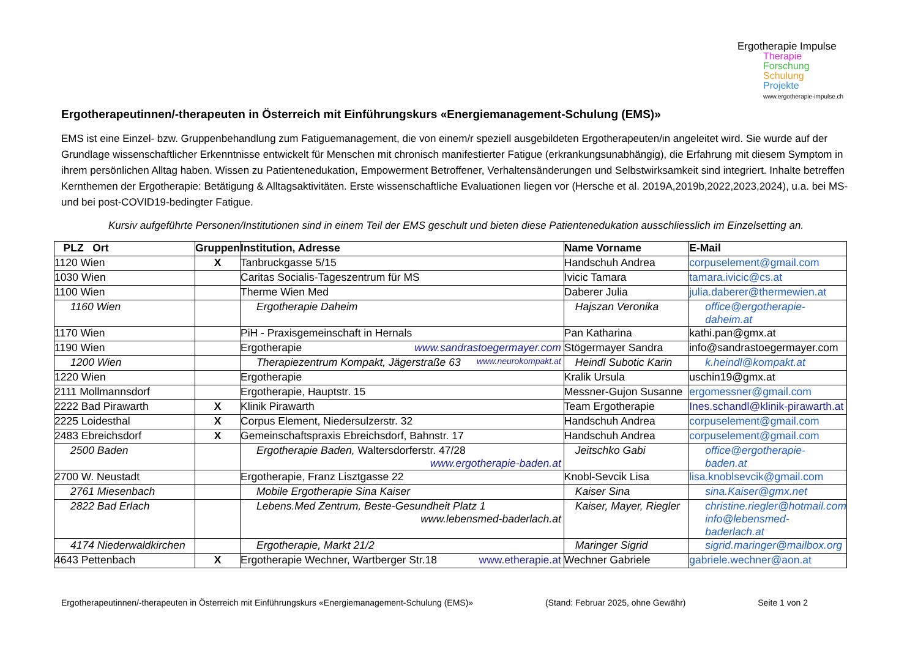Ergotherapie Impulse
Therapie
Forschung
Schulung
Projekte
www.ergotherapie-impulse.ch
Ergotherapeutinnen/-therapeuten in Österreich mit Einführungskurs «Energiemanagement-Schulung (EMS)»
EMS ist eine Einzel- bzw. Gruppenbehandlung zum Fatiguemanagement, die von einem/r speziell ausgebildeten Ergotherapeuten/in angeleitet wird. Sie wurde auf der Grundlage wissenschaftlicher Erkenntnisse entwickelt für Menschen mit chronisch manifestierter Fatigue (erkrankungsunabhängig), die Erfahrung mit diesem Symptom in ihrem persönlichen Alltag haben. Wissen zu Patientenedukation, Empowerment Betroffener, Verhaltensänderungen und Selbstwirksamkeit sind integriert. Inhalte betreffen Kernthemen der Ergotherapie: Betätigung & Alltagsaktivitäten. Erste wissenschaftliche Evaluationen liegen vor (Hersche et al. 2019A,2019b,2022,2023,2024), u.a. bei MS- und bei post-COVID19-bedingter Fatigue.
Kursiv aufgeführte Personen/Institutionen sind in einem Teil der EMS geschult und bieten diese Patientenedukation ausschliesslich im Einzelsetting an.
| PLZ Ort | Gruppen | Institution, Adresse | Name Vorname | E-Mail |
| --- | --- | --- | --- | --- |
| 1120 Wien | X | Tanbruckgasse 5/15 | Handschuh Andrea | corpuselement@gmail.com |
| 1030 Wien | | Caritas Socialis-Tageszentrum für MS | Ivicic Tamara | tamara.ivicic@cs.at |
| 1100 Wien | | Therme Wien Med | Daberer Julia | julia.daberer@thermewien.at |
| 1160 Wien | | Ergotherapie Daheim | Hajszan Veronika | office@ergotherapie-daheim.at |
| 1170 Wien | | PiH - Praxisgemeinschaft in Hernals | Pan Katharina | kathi.pan@gmx.at |
| 1190 Wien | | Ergotherapie www.sandrastoegermayer.com | Stögermayer Sandra | info@sandrastoegermayer.com |
| 1200 Wien | | Therapiezentrum Kompakt, Jägerstraße 63 www.neurokompakt.at | Heindl Subotic Karin | k.heindl@kompakt.at |
| 1220 Wien | | Ergotherapie | Kralik Ursula | uschin19@gmx.at |
| 2111 Mollmannsdorf | | Ergotherapie, Hauptstr. 15 | Messner-Gujon Susanne | ergomessner@gmail.com |
| 2222 Bad Pirawarth | X | Klinik Pirawarth | Team Ergotherapie | Ines.schandl@klinik-pirawarth.at |
| 2225 Loidesthal | X | Corpus Element, Niedersulzerstr. 32 | Handschuh Andrea | corpuselement@gmail.com |
| 2483 Ebreichsdorf | X | Gemeinschaftspraxis Ebreichsdorf, Bahnstr. 17 | Handschuh Andrea | corpuselement@gmail.com |
| 2500 Baden | | Ergotherapie Baden, Waltersdorferstr. 47/28 www.ergotherapie-baden.at | Jeitschko Gabi | office@ergotherapie-baden.at |
| 2700 W. Neustadt | | Ergotherapie, Franz Lisztgasse 22 | Knobl-Sevcik Lisa | lisa.knoblsevcik@gmail.com |
| 2761 Miesenbach | | Mobile Ergotherapie Sina Kaiser | Kaiser Sina | sina.Kaiser@gmx.net |
| 2822 Bad Erlach | | Lebens.Med Zentrum, Beste-Gesundheit Platz 1 www.lebensmed-baderlach.at | Kaiser, Mayer, Riegler | christine.riegler@hotmail.com info@lebensmed-baderlach.at |
| 4174 Niederwaldkirchen | | Ergotherapie, Markt 21/2 | Maringer Sigrid | sigrid.maringer@mailbox.org |
| 4643 Pettenbach | X | Ergotherapie Wechner, Wartberger Str.18 www.etherapie.at | Wechner Gabriele | gabriele.wechner@aon.at |
Ergotherapeutinnen/-therapeuten in Österreich mit Einführungskurs «Energiemanagement-Schulung (EMS)» (Stand: Februar 2025, ohne Gewähr) Seite 1 von 2